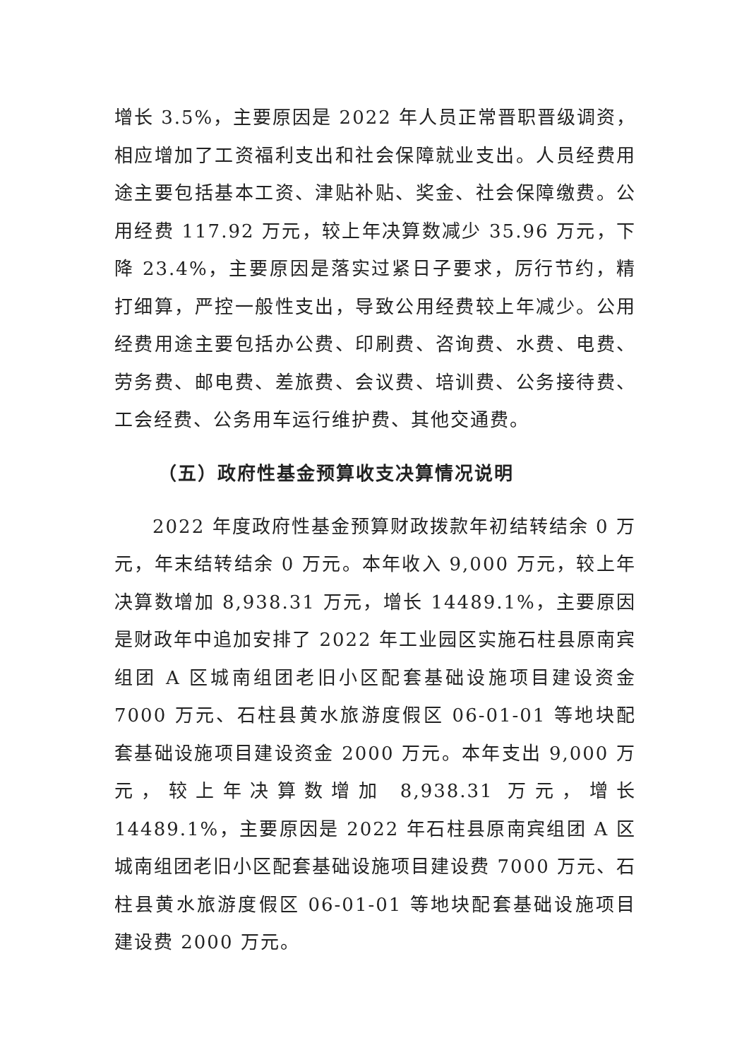增长 3.5%，主要原因是 2022 年人员正常晋职晋级调资，相应增加了工资福利支出和社会保障就业支出。人员经费用途主要包括基本工资、津贴补贴、奖金、社会保障缴费。公用经费 117.92 万元，较上年决算数减少 35.96 万元，下降 23.4%，主要原因是落实过紧日子要求，厉行节约，精打细算，严控一般性支出，导致公用经费较上年减少。公用经费用途主要包括办公费、印刷费、咨询费、水费、电费、劳务费、邮电费、差旅费、会议费、培训费、公务接待费、工会经费、公务用车运行维护费、其他交通费。
（五）政府性基金预算收支决算情况说明
2022 年度政府性基金预算财政拨款年初结转结余 0 万元，年末结转结余 0 万元。本年收入 9,000 万元，较上年决算数增加 8,938.31 万元，增长 14489.1%，主要原因是财政年中追加安排了 2022 年工业园区实施石柱县原南宾组团 A 区城南组团老旧小区配套基础设施项目建设资金 7000 万元、石柱县黄水旅游度假区 06-01-01 等地块配套基础设施项目建设资金 2000 万元。本年支出 9,000 万元，较上年决算数增加 8,938.31 万元，增长 14489.1%，主要原因是 2022 年石柱县原南宾组团 A 区城南组团老旧小区配套基础设施项目建设费 7000 万元、石柱县黄水旅游度假区 06-01-01 等地块配套基础设施项目建设费 2000 万元。